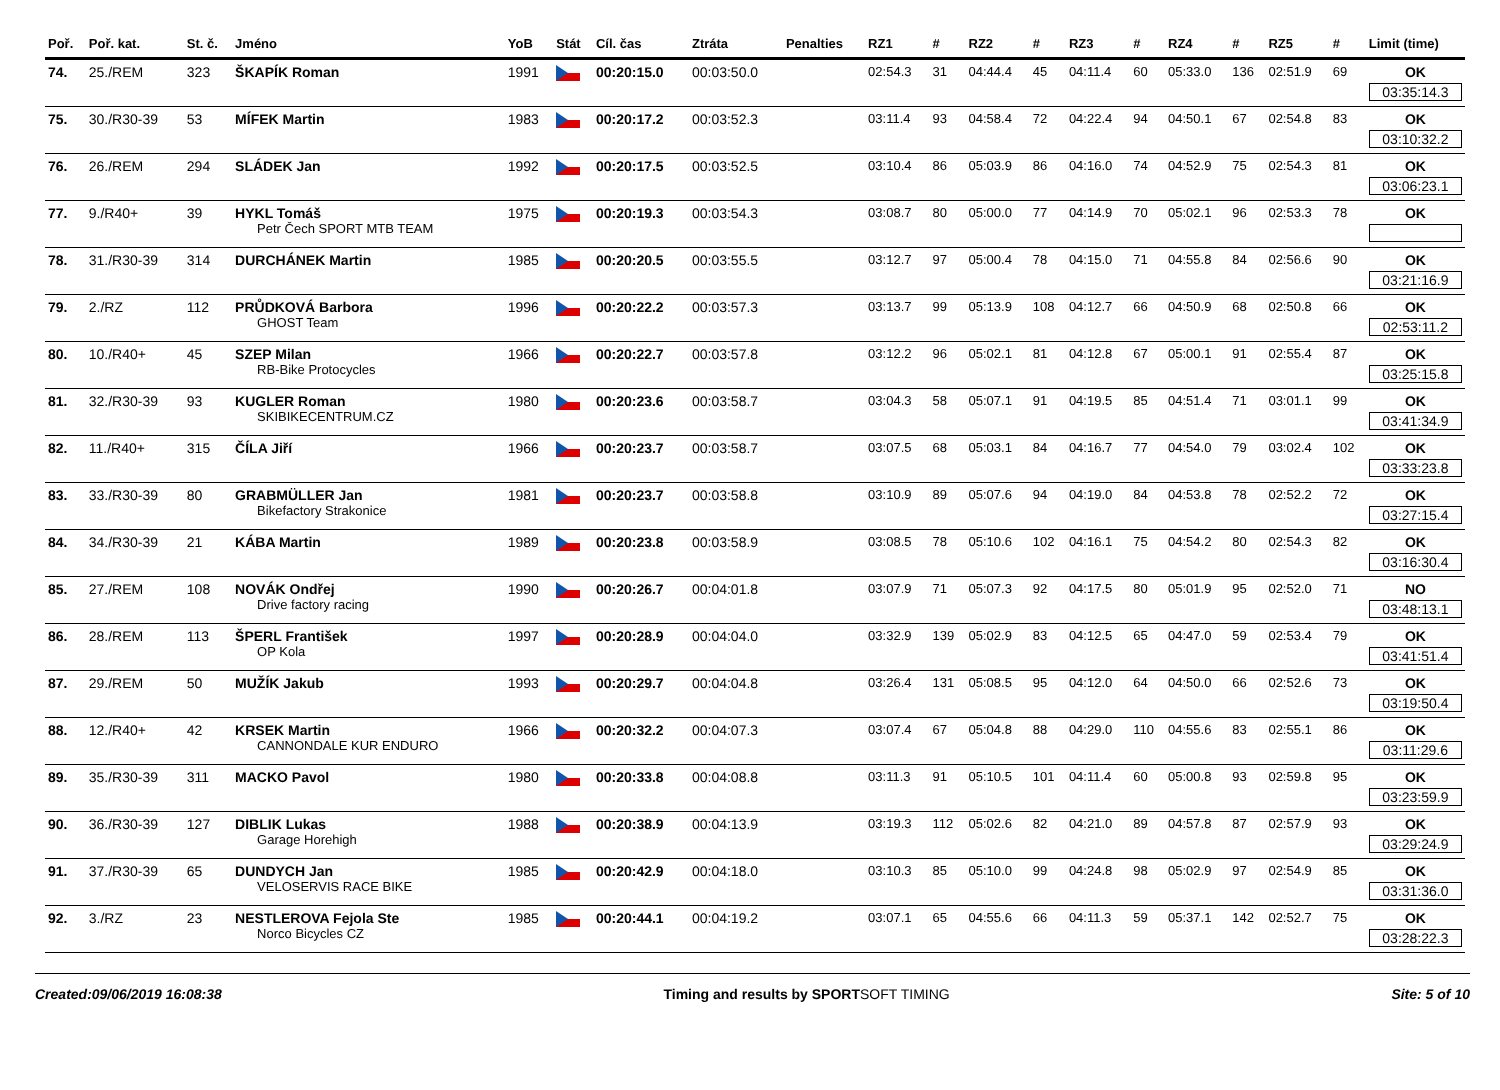| Poř. | Poř. kat. | St. č. | Jméno | YoB | Stát | Cíl. čas | Ztráta | Penalties | RZ1 | # | RZ2 | # | RZ3 | # | RZ4 | # | RZ5 | # | Limit (time) |
| --- | --- | --- | --- | --- | --- | --- | --- | --- | --- | --- | --- | --- | --- | --- | --- | --- | --- | --- | --- |
| 74. | 25./REM | 323 | ŠKAPÍK Roman | 1991 | | 00:20:15.0 | 00:03:50.0 | | 02:54.3 | 31 | 04:44.4 | 45 | 04:11.4 | 60 | 05:33.0 | 136 | 02:51.9 | 69 | OK 03:35:14.3 |
| 75. | 30./R30-39 | 53 | MÍFEK Martin | 1983 | | 00:20:17.2 | 00:03:52.3 | | 03:11.4 | 93 | 04:58.4 | 72 | 04:22.4 | 94 | 04:50.1 | 67 | 02:54.8 | 83 | OK 03:10:32.2 |
| 76. | 26./REM | 294 | SLÁDEK Jan | 1992 | | 00:20:17.5 | 00:03:52.5 | | 03:10.4 | 86 | 05:03.9 | 86 | 04:16.0 | 74 | 04:52.9 | 75 | 02:54.3 | 81 | OK 03:06:23.1 |
| 77. | 9./R40+ | 39 | HYKL Tomáš Petr Čech SPORT MTB TEAM | 1975 | | 00:20:19.3 | 00:03:54.3 | | 03:08.7 | 80 | 05:00.0 | 77 | 04:14.9 | 70 | 05:02.1 | 96 | 02:53.3 | 78 | OK |
| 78. | 31./R30-39 | 314 | DURCHÁNEK Martin | 1985 | | 00:20:20.5 | 00:03:55.5 | | 03:12.7 | 97 | 05:00.4 | 78 | 04:15.0 | 71 | 04:55.8 | 84 | 02:56.6 | 90 | OK 03:21:16.9 |
| 79. | 2./RZ | 112 | PRŮDKOVÁ Barbora GHOST Team | 1996 | | 00:20:22.2 | 00:03:57.3 | | 03:13.7 | 99 | 05:13.9 | 108 | 04:12.7 | 66 | 04:50.9 | 68 | 02:50.8 | 66 | OK 02:53:11.2 |
| 80. | 10./R40+ | 45 | SZEP Milan RB-Bike Protocycles | 1966 | | 00:20:22.7 | 00:03:57.8 | | 03:12.2 | 96 | 05:02.1 | 81 | 04:12.8 | 67 | 05:00.1 | 91 | 02:55.4 | 87 | OK 03:25:15.8 |
| 81. | 32./R30-39 | 93 | KUGLER Roman SKIBIKECENTRUM.CZ | 1980 | | 00:20:23.6 | 00:03:58.7 | | 03:04.3 | 58 | 05:07.1 | 91 | 04:19.5 | 85 | 04:51.4 | 71 | 03:01.1 | 99 | OK 03:41:34.9 |
| 82. | 11./R40+ | 315 | ČÍLA Jiří | 1966 | | 00:20:23.7 | 00:03:58.7 | | 03:07.5 | 68 | 05:03.1 | 84 | 04:16.7 | 77 | 04:54.0 | 79 | 03:02.4 | 102 | OK 03:33:23.8 |
| 83. | 33./R30-39 | 80 | GRABMÜLLER Jan Bikefactory Strakonice | 1981 | | 00:20:23.7 | 00:03:58.8 | | 03:10.9 | 89 | 05:07.6 | 94 | 04:19.0 | 84 | 04:53.8 | 78 | 02:52.2 | 72 | OK 03:27:15.4 |
| 84. | 34./R30-39 | 21 | KÁBA Martin | 1989 | | 00:20:23.8 | 00:03:58.9 | | 03:08.5 | 78 | 05:10.6 | 102 | 04:16.1 | 75 | 04:54.2 | 80 | 02:54.3 | 82 | OK 03:16:30.4 |
| 85. | 27./REM | 108 | NOVÁK Ondřej Drive factory racing | 1990 | | 00:20:26.7 | 00:04:01.8 | | 03:07.9 | 71 | 05:07.3 | 92 | 04:17.5 | 80 | 05:01.9 | 95 | 02:52.0 | 71 | NO 03:48:13.1 |
| 86. | 28./REM | 113 | ŠPERL František OP Kola | 1997 | | 00:20:28.9 | 00:04:04.0 | | 03:32.9 | 139 | 05:02.9 | 83 | 04:12.5 | 65 | 04:47.0 | 59 | 02:53.4 | 79 | OK 03:41:51.4 |
| 87. | 29./REM | 50 | MUŽÍK Jakub | 1993 | | 00:20:29.7 | 00:04:04.8 | | 03:26.4 | 131 | 05:08.5 | 95 | 04:12.0 | 64 | 04:50.0 | 66 | 02:52.6 | 73 | OK 03:19:50.4 |
| 88. | 12./R40+ | 42 | KRSEK Martin CANNONDALE KUR ENDURO | 1966 | | 00:20:32.2 | 00:04:07.3 | | 03:07.4 | 67 | 05:04.8 | 88 | 04:29.0 | 110 | 04:55.6 | 83 | 02:55.1 | 86 | OK 03:11:29.6 |
| 89. | 35./R30-39 | 311 | MACKO Pavol | 1980 | | 00:20:33.8 | 00:04:08.8 | | 03:11.3 | 91 | 05:10.5 | 101 | 04:11.4 | 60 | 05:00.8 | 93 | 02:59.8 | 95 | OK 03:23:59.9 |
| 90. | 36./R30-39 | 127 | DIBLIK Lukas Garage Horehigh | 1988 | | 00:20:38.9 | 00:04:13.9 | | 03:19.3 | 112 | 05:02.6 | 82 | 04:21.0 | 89 | 04:57.8 | 87 | 02:57.9 | 93 | OK 03:29:24.9 |
| 91. | 37./R30-39 | 65 | DUNDYCH Jan VELOSERVIS RACE BIKE | 1985 | | 00:20:42.9 | 00:04:18.0 | | 03:10.3 | 85 | 05:10.0 | 99 | 04:24.8 | 98 | 05:02.9 | 97 | 02:54.9 | 85 | OK 03:31:36.0 |
| 92. | 3./RZ | 23 | NESTLEROVA Fejola Ste Norco Bicycles CZ | 1985 | | 00:20:44.1 | 00:04:19.2 | | 03:07.1 | 65 | 04:55.6 | 66 | 04:11.3 | 59 | 05:37.1 | 142 | 02:52.7 | 75 | OK 03:28:22.3 |
Created:09/06/2019 16:08:38 Timing and results by SPORT SOFT TIMING Site: 5 of 10